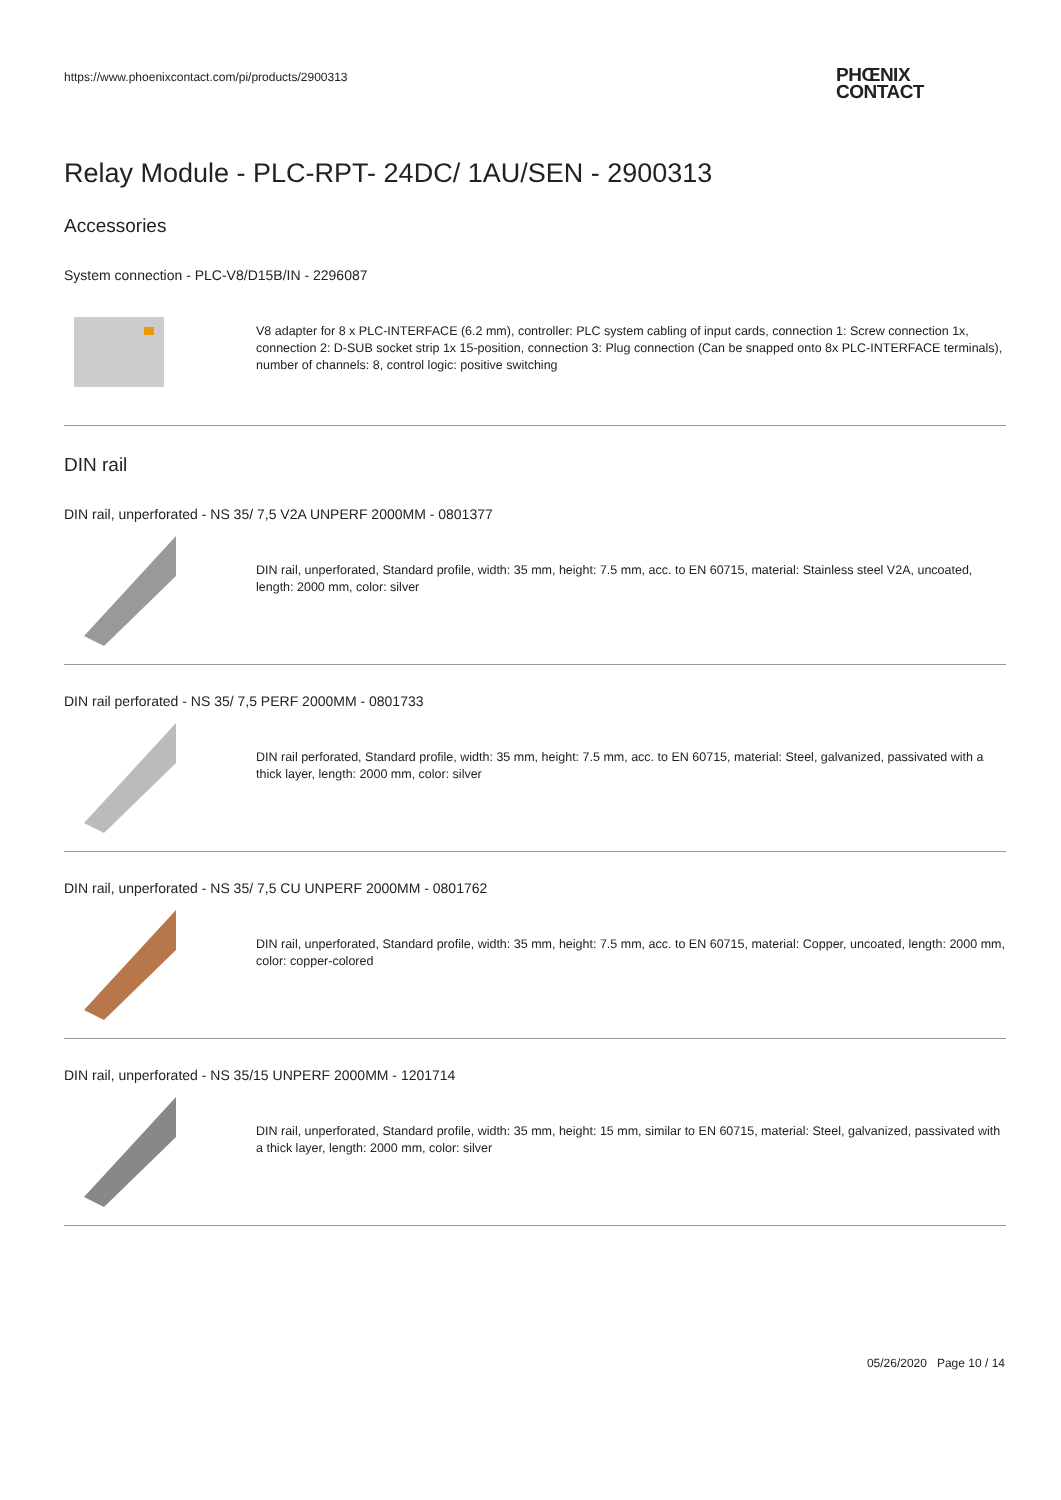https://www.phoenixcontact.com/pi/products/2900313
PHŒNIX
CONTACT
Relay Module - PLC-RPT- 24DC/ 1AU/SEN - 2900313
Accessories
System connection - PLC-V8/D15B/IN - 2296087
V8 adapter for 8 x PLC-INTERFACE (6.2 mm), controller: PLC system cabling of input cards, connection 1: Screw connection 1x, connection 2: D-SUB socket strip 1x 15-position, connection 3: Plug connection (Can be snapped onto 8x PLC-INTERFACE terminals), number of channels: 8, control logic: positive switching
DIN rail
DIN rail, unperforated - NS 35/ 7,5 V2A UNPERF 2000MM - 0801377
DIN rail, unperforated, Standard profile, width: 35 mm, height: 7.5 mm, acc. to EN 60715, material: Stainless steel V2A, uncoated, length: 2000 mm, color: silver
DIN rail perforated - NS 35/ 7,5 PERF 2000MM - 0801733
DIN rail perforated, Standard profile, width: 35 mm, height: 7.5 mm, acc. to EN 60715, material: Steel, galvanized, passivated with a thick layer, length: 2000 mm, color: silver
DIN rail, unperforated - NS 35/ 7,5 CU UNPERF 2000MM - 0801762
DIN rail, unperforated, Standard profile, width: 35 mm, height: 7.5 mm, acc. to EN 60715, material: Copper, uncoated, length: 2000 mm, color: copper-colored
DIN rail, unperforated - NS 35/15 UNPERF 2000MM - 1201714
DIN rail, unperforated, Standard profile, width: 35 mm, height: 15 mm, similar to EN 60715, material: Steel, galvanized, passivated with a thick layer, length: 2000 mm, color: silver
05/26/2020 Page 10 / 14